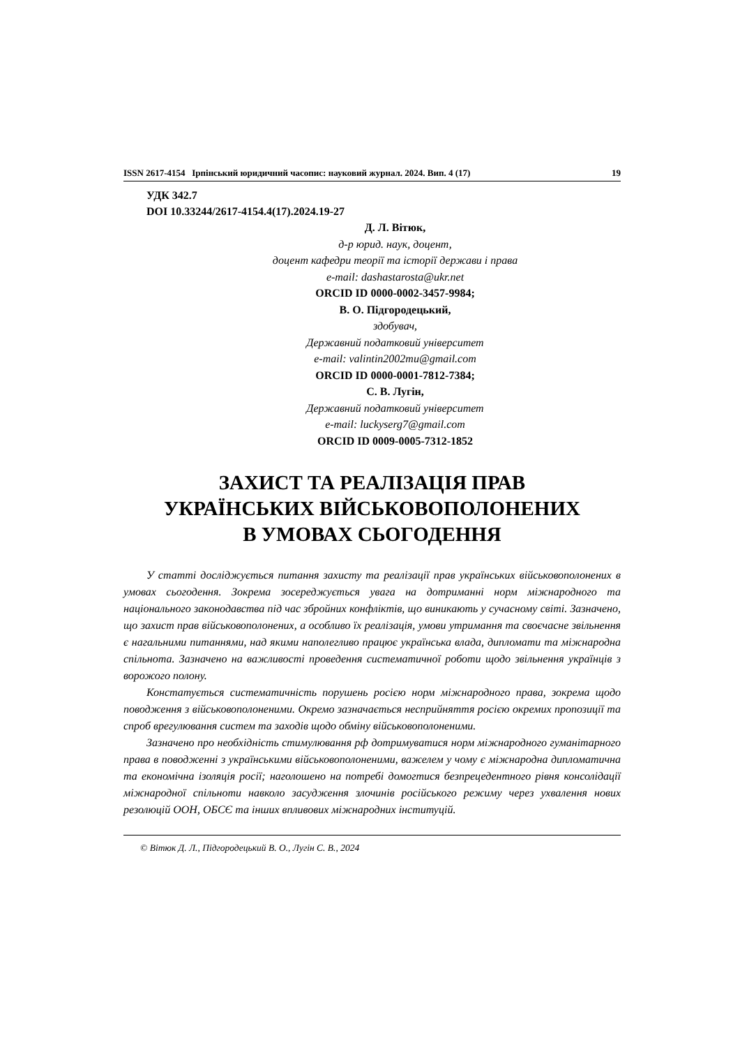ISSN 2617-4154 Ірпінський юридичний часопис: науковий журнал. 2024. Вип. 4 (17) 19
УДК 342.7
DOI 10.33244/2617-4154.4(17).2024.19-27
Д. Л. Вітюк,
д-р юрид. наук, доцент,
доцент кафедри теорії та історії держави і права
e-mail: dashastarosta@ukr.net
ORCID ID 0000-0002-3457-9984;
В. О. Підгородецький,
здобувач,
Державний податковий університет
e-mail: valintin2002mu@gmail.com
ORCID ID 0000-0001-7812-7384;
С. В. Лугін,
Державний податковий університет
e-mail: luckyserg7@gmail.com
ORCID ID 0009-0005-7312-1852
ЗАХИСТ ТА РЕАЛІЗАЦІЯ ПРАВ
УКРАЇНСЬКИХ ВІЙСЬКОВОПОЛОНЕНИХ
В УМОВАХ СЬОГОДЕННЯ
У статті досліджується питання захисту та реалізації прав українських військовополонених в умовах сьогодення. Зокрема зосереджується увага на дотриманні норм міжнародного та національного законодавства під час збройних конфліктів, що виникають у сучасному світі. Зазначено, що захист прав військовополонених, а особливо їх реалізація, умови утримання та своєчасне звільнення є нагальними питаннями, над якими наполегливо працює українська влада, дипломати та міжнародна спільнота. Зазначено на важливості проведення систематичної роботи щодо звільнення українців з ворожого полону.
Констатується систематичність порушень росією норм міжнародного права, зокрема щодо поводження з військовополоненими. Окремо зазначається несприйняття росією окремих пропозиції та спроб врегулювання систем та заходів щодо обміну військовополоненими.
Зазначено про необхідність стимулювання рф дотримуватися норм міжнародного гуманітарного права в поводженні з українськими військовополоненими, важелем у чому є міжнародна дипломатична та економічна ізоляція росії; наголошено на потребі домогтися безпрецедентного рівня консолідації міжнародної спільноти навколо засудження злочинів російського режиму через ухвалення нових резолюцій ООН, ОБСЄ та інших впливових міжнародних інституцій.
© Вітюк Д. Л., Підгородецький В. О., Лугін С. В., 2024